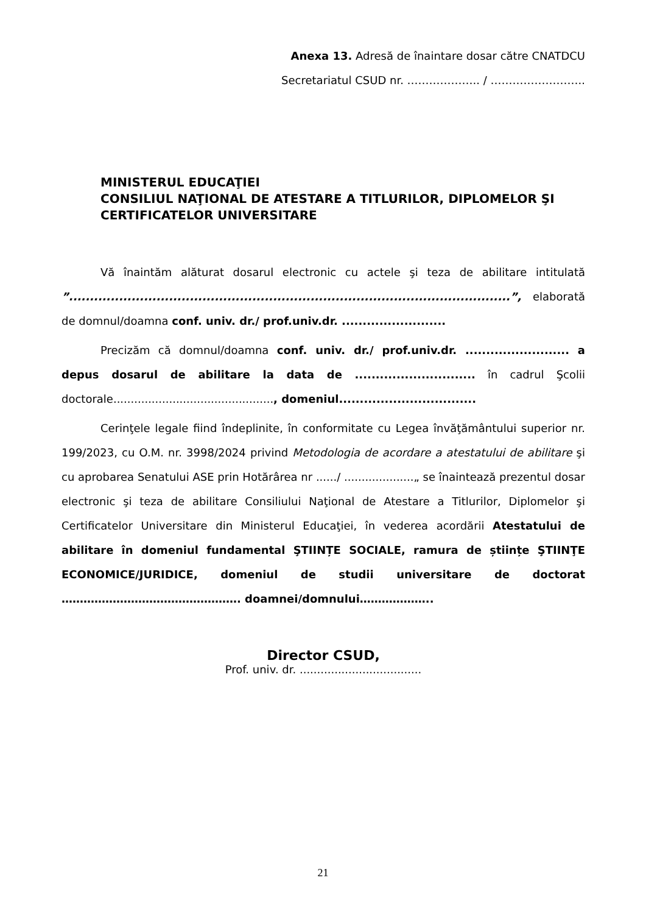Anexa 13. Adresă de înaintare dosar către CNATDCU
Secretariatul CSUD nr. ……………….. / ……………………..
MINISTERUL EDUCAŢIEI
CONSILIUL NAŢIONAL DE ATESTARE A TITLURILOR, DIPLOMELOR ŞI CERTIFICATELOR UNIVERSITARE
Vă înaintăm alăturat dosarul electronic cu actele şi teza de abilitare intitulată ”..........................................................................................................”, elaborată de domnul/doamna conf. univ. dr./ prof.univ.dr. .........................
Precizăm că domnul/doamna conf. univ. dr./ prof.univ.dr. ......................... a depus dosarul de abilitare la data de ............................. în cadrul Şcolii doctorale.............................................., domeniul.................................
Cerinţele legale fiind îndeplinite, în conformitate cu Legea învăţământului superior nr. 199/2023, cu O.M. nr. 3998/2024 privind Metodologia de acordare a atestatului de abilitare şi cu aprobarea Senatului ASE prin Hotărârea nr ....../ ....................„ se înaintează prezentul dosar electronic şi teza de abilitare Consiliului Naţional de Atestare a Titlurilor, Diplomelor şi Certificatelor Universitare din Ministerul Educaţiei, în vederea acordării Atestatului de abilitare în domeniul fundamental ŞTIINȚE SOCIALE, ramura de științe ŞTIINŢE ECONOMICE/JURIDICE, domeniul de studii universitare de doctorat …………………………………………. doamnei/domnului………………..
Director CSUD,
Prof. univ. dr. ...................................
21